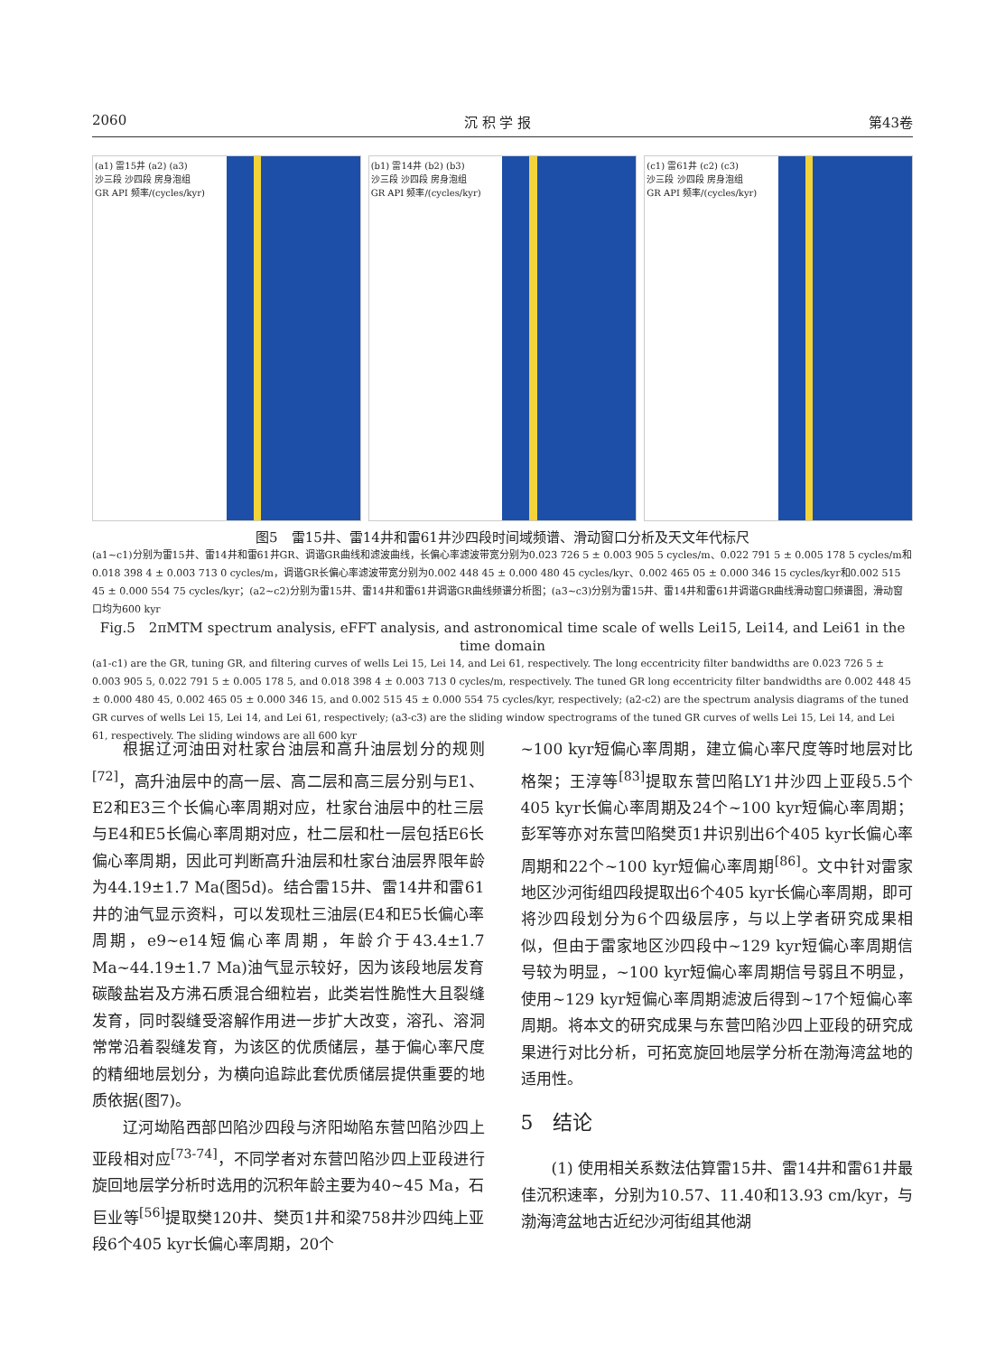2060 沉 积 学 报 第43卷
(a1) 雷15井 (a2) (a3)
沙三段 沙四段 房身泡组
GR API 频率/(cycles/kyr)
(b1) 雷14井 (b2) (b3)
沙三段 沙四段 房身泡组
GR API 频率/(cycles/kyr)
(c1) 雷61井 (c2) (c3)
沙三段 沙四段 房身泡组
GR API 频率/(cycles/kyr)
图5　雷15井、雷14井和雷61井沙四段时间域频谱、滑动窗口分析及天文年代标尺
(a1~c1)分别为雷15井、雷14井和雷61井GR、调谐GR曲线和滤波曲线，长偏心率滤波带宽分别为0.023 726 5 ± 0.003 905 5 cycles/m、0.022 791 5 ± 0.005 178 5 cycles/m和0.018 398 4 ± 0.003 713 0 cycles/m，调谐GR长偏心率滤波带宽分别为0.002 448 45 ± 0.000 480 45 cycles/kyr、0.002 465 05 ± 0.000 346 15 cycles/kyr和0.002 515 45 ± 0.000 554 75 cycles/kyr；(a2~c2)分别为雷15井、雷14井和雷61井调谐GR曲线频谱分析图；(a3~c3)分别为雷15井、雷14井和雷61井调谐GR曲线滑动窗口频谱图，滑动窗口均为600 kyr
Fig.5　2πMTM spectrum analysis, eFFT analysis, and astronomical time scale of wells Lei15, Lei14, and Lei61 in the time domain
(a1-c1) are the GR, tuning GR, and filtering curves of wells Lei 15, Lei 14, and Lei 61, respectively. The long eccentricity filter bandwidths are 0.023 726 5 ± 0.003 905 5, 0.022 791 5 ± 0.005 178 5, and 0.018 398 4 ± 0.003 713 0 cycles/m, respectively. The tuned GR long eccentricity filter bandwidths are 0.002 448 45 ± 0.000 480 45, 0.002 465 05 ± 0.000 346 15, and 0.002 515 45 ± 0.000 554 75 cycles/kyr, respectively; (a2-c2) are the spectrum analysis diagrams of the tuned GR curves of wells Lei 15, Lei 14, and Lei 61, respectively; (a3-c3) are the sliding window spectrograms of the tuned GR curves of wells Lei 15, Lei 14, and Lei 61, respectively. The sliding windows are all 600 kyr
根据辽河油田对杜家台油层和高升油层划分的规则<sup>[72]</sup>，高升油层中的高一层、高二层和高三层分别与E1、E2和E3三个长偏心率周期对应，杜家台油层中的杜三层与E4和E5长偏心率周期对应，杜二层和杜一层包括E6长偏心率周期，因此可判断高升油层和杜家台油层界限年龄为44.19±1.7 Ma(图5d)。结合雷15井、雷14井和雷61井的油气显示资料，可以发现杜三油层(E4和E5长偏心率周期，e9~e14短偏心率周期，年龄介于43.4±1.7 Ma~44.19±1.7 Ma)油气显示较好，因为该段地层发育碳酸盐岩及方沸石质混合细粒岩，此类岩性脆性大且裂缝发育，同时裂缝受溶解作用进一步扩大改变，溶孔、溶洞常常沿着裂缝发育，为该区的优质储层，基于偏心率尺度的精细地层划分，为横向追踪此套优质储层提供重要的地质依据(图7)。
辽河坳陷西部凹陷沙四段与济阳坳陷东营凹陷沙四上亚段相对应<sup>[73-74]</sup>，不同学者对东营凹陷沙四上亚段进行旋回地层学分析时选用的沉积年龄主要为40~45 Ma，石巨业等<sup>[56]</sup>提取樊120井、樊页1井和梁758井沙四纯上亚段6个405 kyr长偏心率周期，20个
~100 kyr短偏心率周期，建立偏心率尺度等时地层对比格架；王淳等<sup>[83]</sup>提取东营凹陷LY1井沙四上亚段5.5个405 kyr长偏心率周期及24个~100 kyr短偏心率周期；彭军等亦对东营凹陷樊页1井识别出6个405 kyr长偏心率周期和22个~100 kyr短偏心率周期<sup>[86]</sup>。文中针对雷家地区沙河街组四段提取出6个405 kyr长偏心率周期，即可将沙四段划分为6个四级层序，与以上学者研究成果相似，但由于雷家地区沙四段中~129 kyr短偏心率周期信号较为明显，~100 kyr短偏心率周期信号弱且不明显，使用~129 kyr短偏心率周期滤波后得到~17个短偏心率周期。将本文的研究成果与东营凹陷沙四上亚段的研究成果进行对比分析，可拓宽旋回地层学分析在渤海湾盆地的适用性。
5　结论
(1) 使用相关系数法估算雷15井、雷14井和雷61井最佳沉积速率，分别为10.57、11.40和13.93 cm/kyr，与渤海湾盆地古近纪沙河街组其他湖